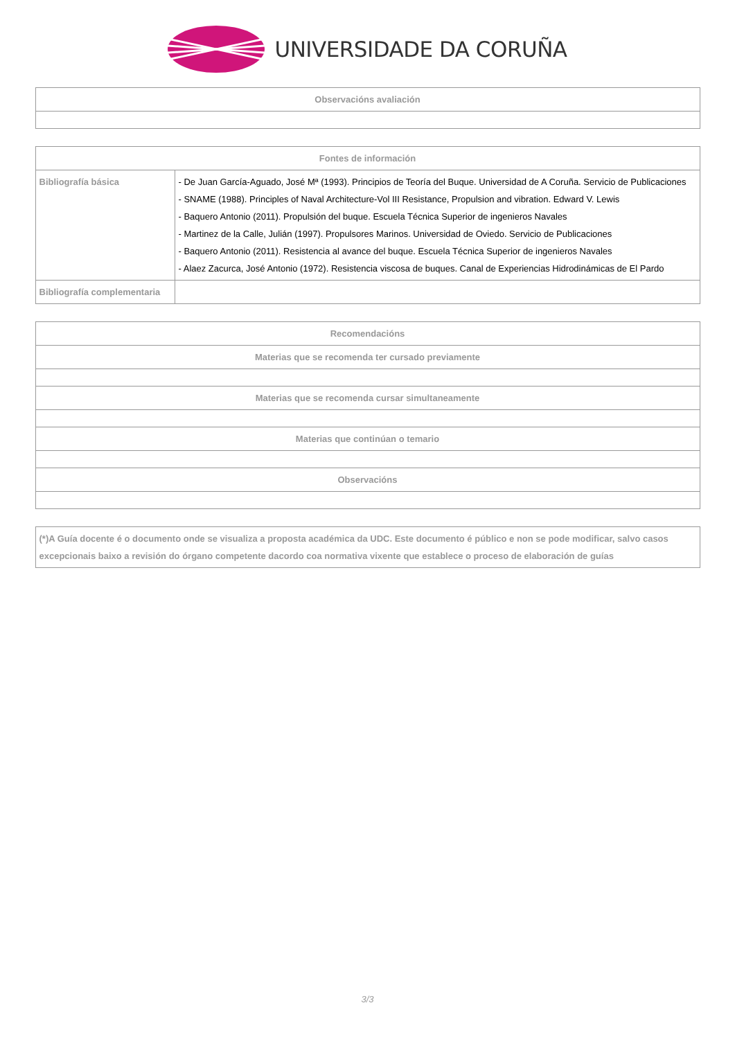UNIVERSIDADE DA CORUÑA
| Observacións avaliación |
| --- |
| Fontes de información | |
| --- | --- |
| Bibliografía básica | - De Juan García-Aguado, José Mª (1993). Principios de Teoría del Buque. Universidad de A Coruña. Servicio de Publicaciones - SNAME (1988). Principles of Naval Architecture-Vol III Resistance, Propulsion and vibration. Edward V. Lewis - Baquero Antonio (2011). Propulsión del buque. Escuela Técnica Superior de ingenieros Navales - Martinez de la Calle, Julián (1997). Propulsores Marinos. Universidad de Oviedo. Servicio de Publicaciones - Baquero Antonio (2011). Resistencia al avance del buque. Escuela Técnica Superior de ingenieros Navales - Alaez Zacurca, José Antonio (1972). Resistencia viscosa de buques. Canal de Experiencias Hidrodinámicas de El Pardo |
| Bibliografía complementaria | |
| Recomendacións |
| --- |
| Materias que se recomenda ter cursado previamente |
| Materias que se recomenda cursar simultaneamente |
| Materias que continúan o temario |
| Observacións |
| (*)A Guía docente é o documento onde se visualiza a proposta académica da UDC. Este documento é público e non se pode modificar, salvo casos excepcionais baixo a revisión do órgano competente dacordo coa normativa vixente que establece o proceso de elaboración de guías |
3/3